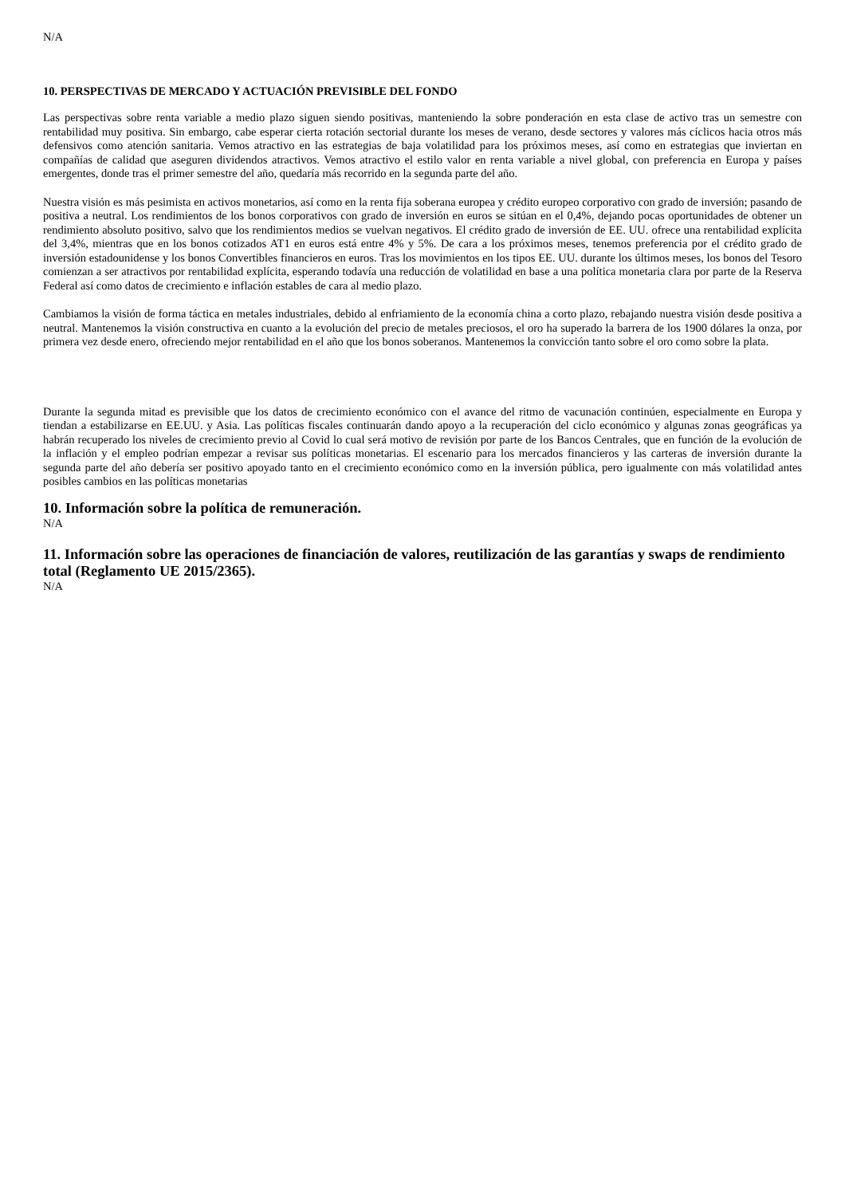N/A
10. PERSPECTIVAS DE MERCADO Y ACTUACIÓN PREVISIBLE DEL FONDO
Las perspectivas sobre renta variable a medio plazo siguen siendo positivas, manteniendo la sobre ponderación en esta clase de activo tras un semestre con rentabilidad muy positiva. Sin embargo, cabe esperar cierta rotación sectorial durante los meses de verano, desde sectores y valores más cíclicos hacia otros más defensivos como atención sanitaria. Vemos atractivo en las estrategias de baja volatilidad para los próximos meses, así como en estrategias que inviertan en compañías de calidad que aseguren dividendos atractivos. Vemos atractivo el estilo valor en renta variable a nivel global, con preferencia en Europa y países emergentes, donde tras el primer semestre del año, quedaría más recorrido en la segunda parte del año.
Nuestra visión es más pesimista en activos monetarios, así como en la renta fija soberana europea y crédito europeo corporativo con grado de inversión; pasando de positiva a neutral. Los rendimientos de los bonos corporativos con grado de inversión en euros se sitúan en el 0,4%, dejando pocas oportunidades de obtener un rendimiento absoluto positivo, salvo que los rendimientos medios se vuelvan negativos. El crédito grado de inversión de EE. UU. ofrece una rentabilidad explícita del 3,4%, mientras que en los bonos cotizados AT1 en euros está entre 4% y 5%. De cara a los próximos meses, tenemos preferencia por el crédito grado de inversión estadounidense y los bonos Convertibles financieros en euros. Tras los movimientos en los tipos EE. UU. durante los últimos meses, los bonos del Tesoro comienzan a ser atractivos por rentabilidad explícita, esperando todavía una reducción de volatilidad en base a una política monetaria clara por parte de la Reserva Federal así como datos de crecimiento e inflación estables de cara al medio plazo.
Cambiamos la visión de forma táctica en metales industriales, debido al enfriamiento de la economía china a corto plazo, rebajando nuestra visión desde positiva a neutral. Mantenemos la visión constructiva en cuanto a la evolución del precio de metales preciosos, el oro ha superado la barrera de los 1900 dólares la onza, por primera vez desde enero, ofreciendo mejor rentabilidad en el año que los bonos soberanos. Mantenemos la convicción tanto sobre el oro como sobre la plata.
Durante la segunda mitad es previsible que los datos de crecimiento económico con el avance del ritmo de vacunación continúen, especialmente en Europa y tiendan a estabilizarse en EE.UU. y Asia. Las políticas fiscales continuarán dando apoyo a la recuperación del ciclo económico y algunas zonas geográficas ya habrán recuperado los niveles de crecimiento previo al Covid lo cual será motivo de revisión por parte de los Bancos Centrales, que en función de la evolución de la inflación y el empleo podrían empezar a revisar sus políticas monetarias. El escenario para los mercados financieros y las carteras de inversión durante la segunda parte del año debería ser positivo apoyado tanto en el crecimiento económico como en la inversión pública, pero igualmente con más volatilidad antes posibles cambios en las políticas monetarias
10. Información sobre la política de remuneración.
N/A
11. Información sobre las operaciones de financiación de valores, reutilización de las garantías y swaps de rendimiento total (Reglamento UE 2015/2365).
N/A